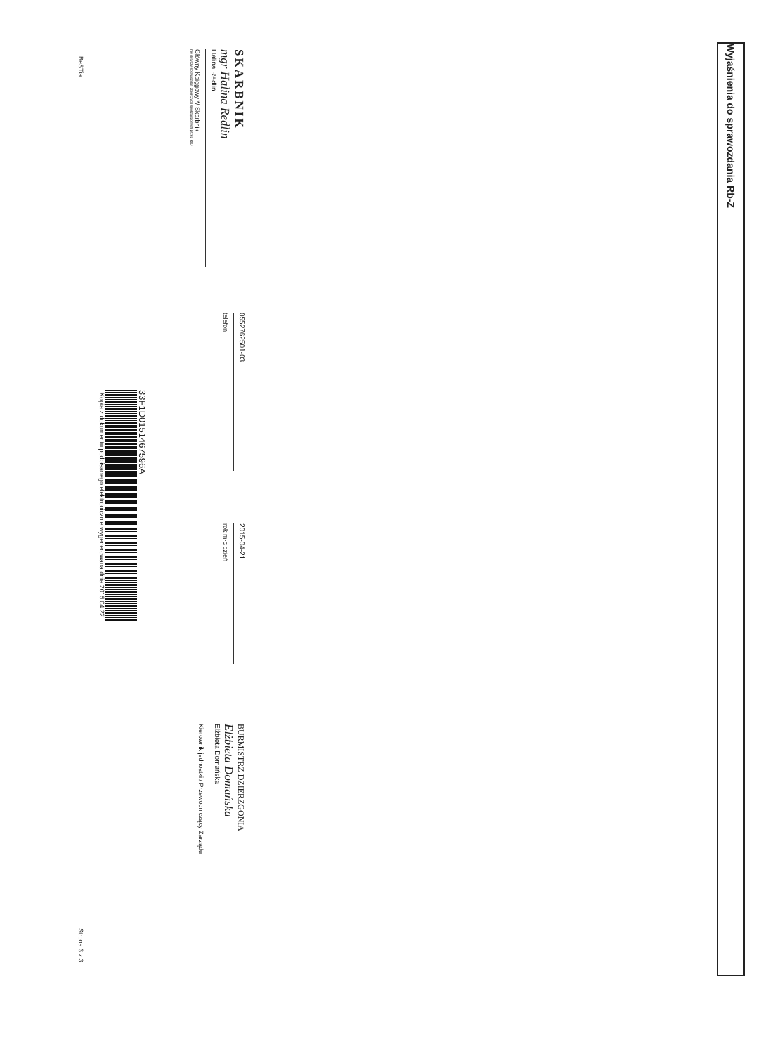Wyjaśnienia do sprawozdania Rb-Z
SKARBNIK
mgr Halina Redlin
Halina Redlin
Główny Księgowy */ Skarbnik
nie dotyczy sprawozdań zbiorczych sporządzonych przez RIO
0552762501-03
telefon
2015-04-21
rok m-c dzień
BURMISTRZ DZIERZGONIA
Elżbieta Domańska
Elżbieta Domańska
Kierownik jednostki / Przewodniczący Zarządu
33F1D01514675​96A
Kopia z dokumentu podpisanego elektronicznie wygenerowana dnia 2015.04.22
BeSTia Strona 3 z 3